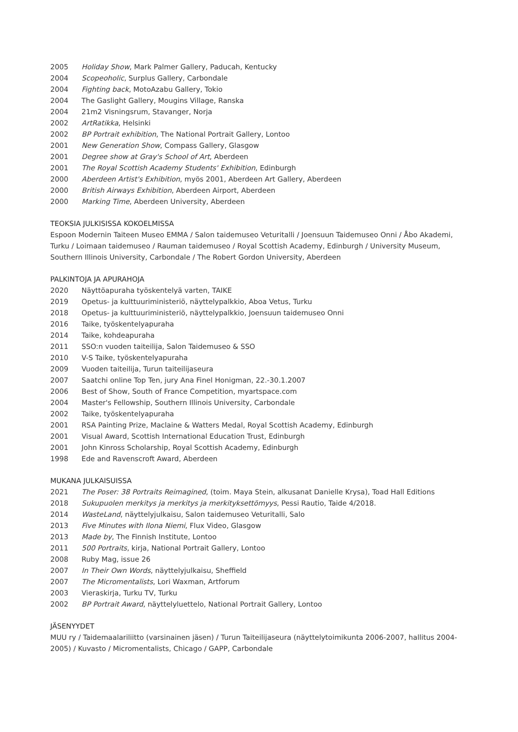2005 Holiday Show, Mark Palmer Gallery, Paducah, Kentucky
2004 Scopeoholic, Surplus Gallery, Carbondale
2004 Fighting back, MotoAzabu Gallery, Tokio
2004 The Gaslight Gallery, Mougins Village, Ranska
2004 21m2 Visningsrum, Stavanger, Norja
2002 ArtRatikka, Helsinki
2002 BP Portrait exhibition, The National Portrait Gallery, Lontoo
2001 New Generation Show, Compass Gallery, Glasgow
2001 Degree show at Gray's School of Art, Aberdeen
2001 The Royal Scottish Academy Students' Exhibition, Edinburgh
2000 Aberdeen Artist's Exhibition, myös 2001, Aberdeen Art Gallery, Aberdeen
2000 British Airways Exhibition, Aberdeen Airport, Aberdeen
2000 Marking Time, Aberdeen University, Aberdeen
TEOKSIA JULKISISSA KOKOELMISSA
Espoon Modernin Taiteen Museo EMMA / Salon taidemuseo Veturitalli / Joensuun Taidemuseo Onni / Åbo Akademi, Turku / Loimaan taidemuseo / Rauman taidemuseo / Royal Scottish Academy, Edinburgh / University Museum, Southern Illinois University, Carbondale / The Robert Gordon University, Aberdeen
PALKINTOJA JA APURAHOJA
2020 Näyttöapuraha työskentelyä varten, TAIKE
2019 Opetus- ja kulttuuriministeriö, näyttelypalkkio, Aboa Vetus, Turku
2018 Opetus- ja kulttuuriministeriö, näyttelypalkkio, Joensuun taidemuseo Onni
2016 Taike, työskentelyapuraha
2014 Taike, kohdeapuraha
2011 SSO:n vuoden taiteilija, Salon Taidemuseo & SSO
2010 V-S Taike, työskentelyapuraha
2009 Vuoden taiteilija, Turun taiteilijaseura
2007 Saatchi online Top Ten, jury Ana Finel Honigman, 22.-30.1.2007
2006 Best of Show, South of France Competition, myartspace.com
2004 Master's Fellowship, Southern Illinois University, Carbondale
2002 Taike, työskentelyapuraha
2001 RSA Painting Prize, Maclaine & Watters Medal, Royal Scottish Academy, Edinburgh
2001 Visual Award, Scottish International Education Trust, Edinburgh
2001 John Kinross Scholarship, Royal Scottish Academy, Edinburgh
1998 Ede and Ravenscroft Award, Aberdeen
MUKANA JULKAISUISSA
2021 The Poser: 38 Portraits Reimagined, (toim. Maya Stein, alkusanat Danielle Krysa), Toad Hall Editions
2018 Sukupuolen merkitys ja merkitys ja merkityksettömyys, Pessi Rautio, Taide 4/2018.
2014 WasteLand, näyttelyjulkaisu, Salon taidemuseo Veturitalli, Salo
2013 Five Minutes with Ilona Niemi, Flux Video, Glasgow
2013 Made by, The Finnish Institute, Lontoo
2011 500 Portraits, kirja, National Portrait Gallery, Lontoo
2008 Ruby Mag, issue 26
2007 In Their Own Words, näyttelyjulkaisu, Sheffield
2007 The Micromentalists, Lori Waxman, Artforum
2003 Vieraskirja, Turku TV, Turku
2002 BP Portrait Award, näyttelyluettelo, National Portrait Gallery, Lontoo
JÄSENYYDET
MUU ry / Taidemaalariliitto (varsinainen jäsen) / Turun Taiteilijaseura (näyttelytoimikunta 2006-2007, hallitus 2004-2005) / Kuvasto / Micromentalists, Chicago / GAPP, Carbondale